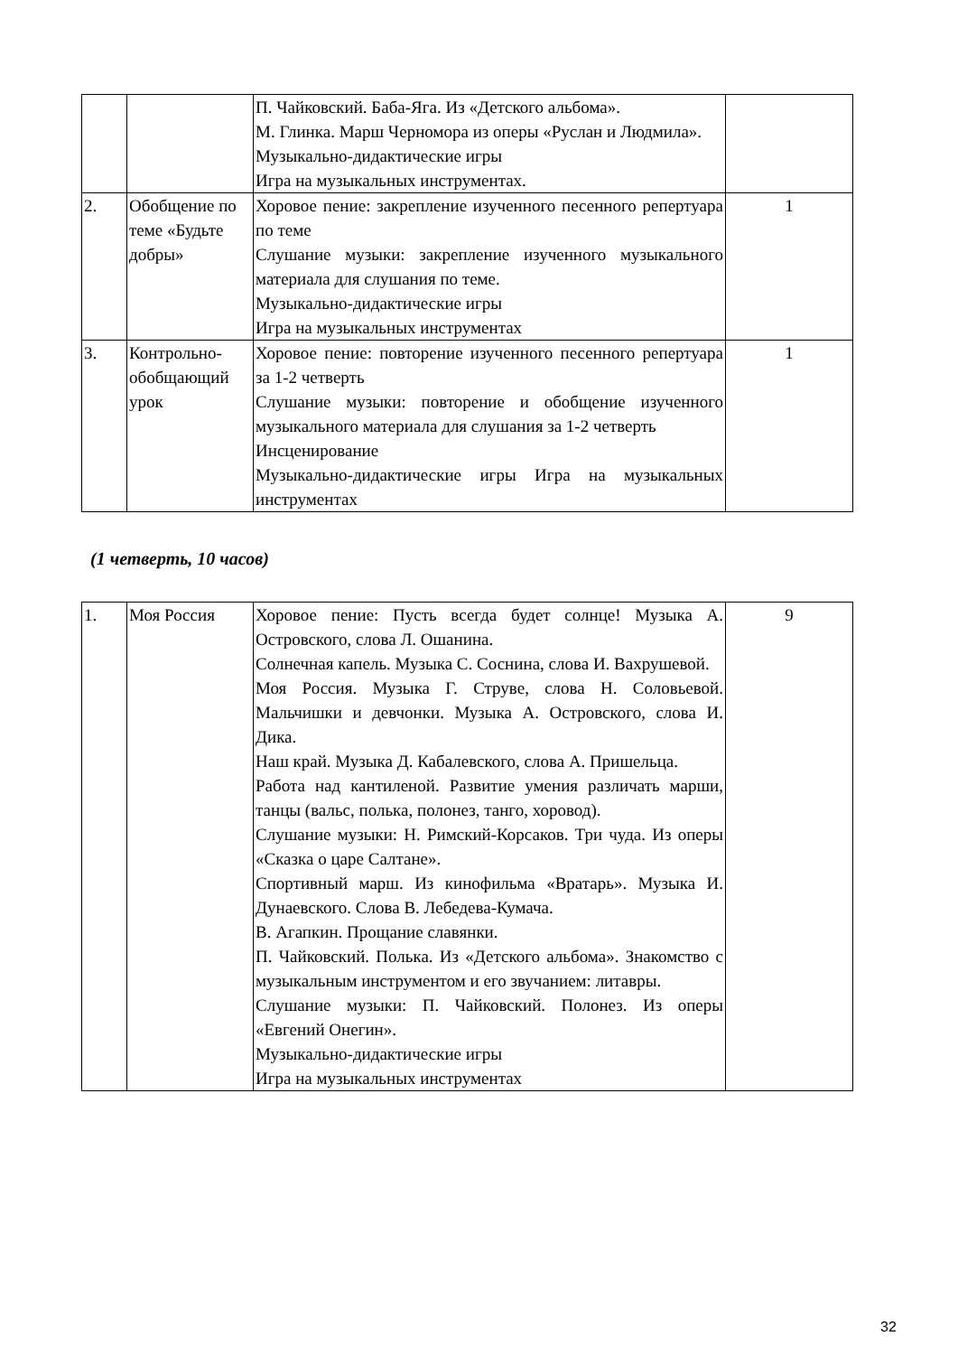| | | П. Чайковский. Баба-Яга. Из «Детского альбома». М. Глинка. Марш Черномора из оперы «Руслан и Людмила». Музыкально-дидактические игры Игра на музыкальных инструментах. | |
| 2. | Обобщение по теме «Будьте добры» | Хоровое пение: закрепление изученного песенного репертуара по теме Слушание музыки: закрепление изученного музыкального материала для слушания по теме. Музыкально-дидактические игры Игра на музыкальных инструментах | 1 |
| 3. | Контрольно-обобщающий урок | Хоровое пение: повторение изученного песенного репертуара за 1-2 четверть Слушание музыки: повторение и обобщение изученного музыкального материала для слушания за 1-2 четверть Инсценирование Музыкально-дидактические игры Игра на музыкальных инструментах | 1 |
(1 четверть, 10 часов)
| 1. | Моя Россия | Хоровое пение: Пусть всегда будет солнце! Музыка А. Островского, слова Л. Ошанина. Солнечная капель. Музыка С. Соснина, слова И. Вахрушевой. Моя Россия. Музыка Г. Струве, слова Н. Соловьевой. Мальчишки и девчонки. Музыка А. Островского, слова И. Дика. Наш край. Музыка Д. Кабалевского, слова А. Пришельца. Работа над кантиленой. Развитие умения различать марши, танцы (вальс, полька, полонез, танго, хоровод). Слушание музыки: Н. Римский-Корсаков. Три чуда. Из оперы «Сказка о царе Салтане». Спортивный марш. Из кинофильма «Вратарь». Музыка И. Дунаевского. Слова В. Лебедева-Кумача. В. Агапкин. Прощание славянки. П. Чайковский. Полька. Из «Детского альбома». Знакомство с музыкальным инструментом и его звучанием: литавры. Слушание музыки: П. Чайковский. Полонез. Из оперы «Евгений Онегин». Музыкально-дидактические игры Игра на музыкальных инструментах | 9 |
32